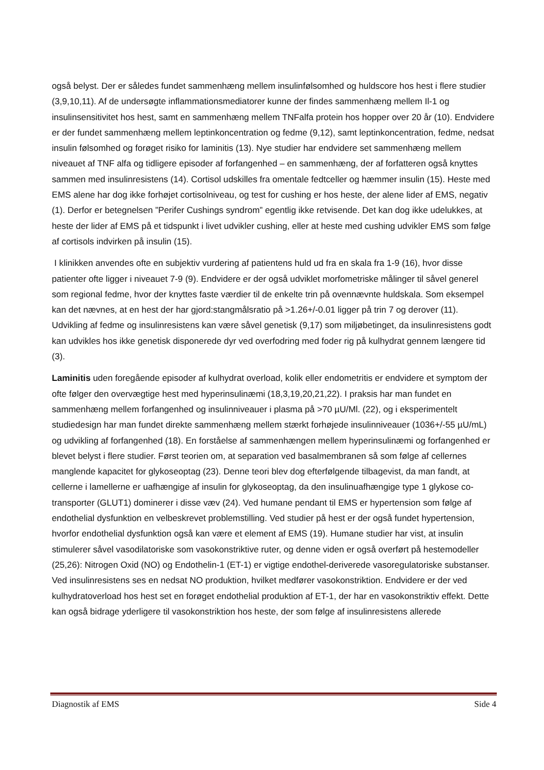også belyst. Der er således fundet sammenhæng mellem insulinfølsomhed og huldscore hos hest i flere studier (3,9,10,11). Af de undersøgte inflammationsmediatorer kunne der findes sammenhæng mellem Il-1 og insulinsensitivitet hos hest, samt en sammenhæng mellem TNFalfa protein hos hopper over 20 år (10). Endvidere er der fundet sammenhæng mellem leptinkoncentration og fedme (9,12), samt leptinkoncentration, fedme, nedsat insulin følsomhed og forøget risiko for laminitis (13). Nye studier har endvidere set sammenhæng mellem niveauet af TNF alfa og tidligere episoder af forfangenhed – en sammenhæng, der af forfatteren også knyttes sammen med insulinresistens (14). Cortisol udskilles fra omentale fedtceller og hæmmer insulin (15). Heste med EMS alene har dog ikke forhøjet cortisolniveau, og test for cushing er hos heste, der alene lider af EMS, negativ (1). Derfor er betegnelsen ”Perifer Cushings syndrom” egentlig ikke retvisende. Det kan dog ikke udelukkes, at heste der lider af EMS på et tidspunkt i livet udvikler cushing, eller at heste med cushing udvikler EMS som følge af cortisols indvirken på insulin (15).
I klinikken anvendes ofte en subjektiv vurdering af patientens huld ud fra en skala fra 1-9 (16), hvor disse patienter ofte ligger i niveauet 7-9 (9). Endvidere er der også udviklet morfometriske målinger til såvel generel som regional fedme, hvor der knyttes faste værdier til de enkelte trin på ovennævnte huldskala. Som eksempel kan det nævnes, at en hest der har gjord:stangmålsratio på >1.26+/-0.01 ligger på trin 7 og derover (11). Udvikling af fedme og insulinresistens kan være såvel genetisk (9,17) som miljøbetinget, da insulinresistens godt kan udvikles hos ikke genetisk disponerede dyr ved overfodring med foder rig på kulhydrat gennem længere tid (3).
Laminitis uden foregående episoder af kulhydrat overload, kolik eller endometritis er endvidere et symptom der ofte følger den overvægtige hest med hyperinsulinæmi (18,3,19,20,21,22). I praksis har man fundet en sammenhæng mellem forfangenhed og insulinniveauer i plasma på >70 µU/Ml. (22), og i eksperimentelt studiedesign har man fundet direkte sammenhæng mellem stærkt forhøjede insulinniveauer (1036+/-55 µU/mL) og udvikling af forfangenhed (18). En forståelse af sammenhængen mellem hyperinsulinæmi og forfangenhed er blevet belyst i flere studier. Først teorien om, at separation ved basalmembranen så som følge af cellernes manglende kapacitet for glykoseoptag (23). Denne teori blev dog efterfølgende tilbagevist, da man fandt, at cellerne i lamellerne er uafhængige af insulin for glykoseoptag, da den insulinuafhængige type 1 glykose co-transporter (GLUT1) dominerer i disse væv (24). Ved humane pendant til EMS er hypertension som følge af endothelial dysfunktion en velbeskrevet problemstilling. Ved studier på hest er der også fundet hypertension, hvorfor endothelial dysfunktion også kan være et element af EMS (19). Humane studier har vist, at insulin stimulerer såvel vasodilatoriske som vasokonstriktive ruter, og denne viden er også overført på hestemodeller (25,26): Nitrogen Oxid (NO) og Endothelin-1 (ET-1) er vigtige endothel-deriverede vasoregulatoriske substanser. Ved insulinresistens ses en nedsat NO produktion, hvilket medfører vasokonstriktion. Endvidere er der ved kulhydratoverload hos hest set en forøget endothelial produktion af ET-1, der har en vasokonstriktiv effekt. Dette kan også bidrage yderligere til vasokonstriktion hos heste, der som følge af insulinresistens allerede
Diagnostik af EMS Side 4